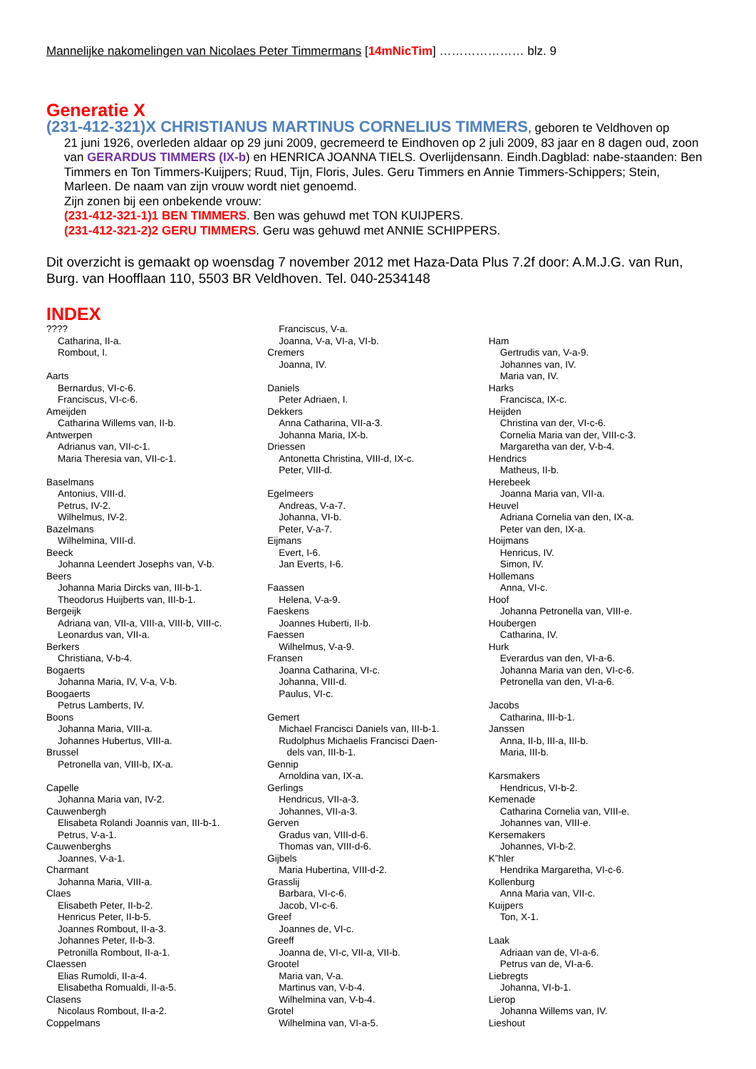Mannelijke nakomelingen van Nicolaes Peter Timmermans [14mNicTim] ………………… blz. 9
Generatie X
(231-412-321)X CHRISTIANUS MARTINUS CORNELIUS TIMMERS, geboren te Veldhoven op
21 juni 1926, overleden aldaar op 29 juni 2009, gecremeerd te Eindhoven op 2 juli 2009, 83 jaar en 8 dagen oud, zoon van GERARDUS TIMMERS (IX-b) en HENRICA JOANNA TIELS. Overlijdensann. Eindh.Dagblad: nabe-staanden: Ben Timmers en Ton Timmers-Kuijpers; Ruud, Tijn, Floris, Jules. Geru Timmers en Annie Timmers-Schippers; Stein, Marleen. De naam van zijn vrouw wordt niet genoemd.
Zijn zonen bij een onbekende vrouw:
(231-412-321-1)1 BEN TIMMERS. Ben was gehuwd met TON KUIJPERS.
(231-412-321-2)2 GERU TIMMERS. Geru was gehuwd met ANNIE SCHIPPERS.
Dit overzicht is gemaakt op woensdag 7 november 2012 met Haza-Data Plus 7.2f door: A.M.J.G. van Run, Burg. van Hoofflaan 110, 5503 BR Veldhoven. Tel. 040-2534148
INDEX
????
Catharina, II-a.
Rombout, I.
Aarts
Bernardus, VI-c-6.
Franciscus, VI-c-6.
Ameijden
Catharina Willems van, II-b.
Antwerpen
Adrianus van, VII-c-1.
Maria Theresia van, VII-c-1.
Baselmans
Antonius, VIII-d.
Petrus, IV-2.
Wilhelmus, IV-2.
Bazelmans
Wilhelmina, VIII-d.
Beeck
Johanna Leendert Josephs van, V-b.
Beers
Johanna Maria Dircks van, III-b-1.
Theodorus Huijberts van, III-b-1.
Bergeijk
Adriana van, VII-a, VIII-a, VIII-b, VIII-c.
Leonardus van, VII-a.
Berkers
Christiana, V-b-4.
Bogaerts
Johanna Maria, IV, V-a, V-b.
Boogaerts
Petrus Lamberts, IV.
Boons
Johanna Maria, VIII-a.
Johannes Hubertus, VIII-a.
Brussel
Petronella van, VIII-b, IX-a.
Capelle
Johanna Maria van, IV-2.
Cauwenbergh
Elisabeta Rolandi Joannis van, III-b-1.
Petrus, V-a-1.
Cauwenberghs
Joannes, V-a-1.
Charmant
Johanna Maria, VIII-a.
Claes
Elisabeth Peter, II-b-2.
Henricus Peter, II-b-5.
Joannes Rombout, II-a-3.
Johannes Peter, II-b-3.
Petronilla Rombout, II-a-1.
Claessen
Elias Rumoldi, II-a-4.
Elisabetha Romualdi, II-a-5.
Clasens
Nicolaus Rombout, II-a-2.
Coppelmans
Franciscus, V-a.
Joanna, V-a, VI-a, VI-b.
Cremers
Joanna, IV.
Daniels
Peter Adriaen, I.
Dekkers
Anna Catharina, VII-a-3.
Johanna Maria, IX-b.
Driessen
Antonetta Christina, VIII-d, IX-c.
Peter, VIII-d.
Egelmeers
Andreas, V-a-7.
Johanna, VI-b.
Peter, V-a-7.
Eijmans
Evert, I-6.
Jan Everts, I-6.
Faassen
Helena, V-a-9.
Faeskens
Joannes Huberti, II-b.
Faessen
Wilhelmus, V-a-9.
Fransen
Joanna Catharina, VI-c.
Johanna, VIII-d.
Paulus, VI-c.
Gemert
Michael Francisci Daniels van, III-b-1.
Rudolphus Michaelis Francisci Daen-
dels van, III-b-1.
Gennip
Arnoldina van, IX-a.
Gerlings
Hendricus, VII-a-3.
Johannes, VII-a-3.
Gerven
Gradus van, VIII-d-6.
Thomas van, VIII-d-6.
Gijbels
Maria Hubertina, VIII-d-2.
Grasslij
Barbara, VI-c-6.
Jacob, VI-c-6.
Greef
Joannes de, VI-c.
Greeff
Joanna de, VI-c, VII-a, VII-b.
Grootel
Maria van, V-a.
Martinus van, V-b-4.
Wilhelmina van, V-b-4.
Grotel
Wilhelmina van, VI-a-5.
Ham
Gertrudis van, V-a-9.
Johannes van, IV.
Maria van, IV.
Harks
Francisca, IX-c.
Heijden
Christina van der, VI-c-6.
Cornelia Maria van der, VIII-c-3.
Margaretha van der, V-b-4.
Hendrics
Matheus, II-b.
Herebeek
Joanna Maria van, VII-a.
Heuvel
Adriana Cornelia van den, IX-a.
Peter van den, IX-a.
Hoijmans
Henricus, IV.
Simon, IV.
Hollemans
Anna, VI-c.
Hoof
Johanna Petronella van, VIII-e.
Houbergen
Catharina, IV.
Hurk
Everardus van den, VI-a-6.
Johanna Maria van den, VI-c-6.
Petronella van den, VI-a-6.
Jacobs
Catharina, III-b-1.
Janssen
Anna, II-b, III-a, III-b.
Maria, III-b.
Karsmakers
Hendricus, VI-b-2.
Kemenade
Catharina Cornelia van, VIII-e.
Johannes van, VIII-e.
Kersemakers
Johannes, VI-b-2.
K”hler
Hendrika Margaretha, VI-c-6.
Kollenburg
Anna Maria van, VII-c.
Kuijpers
Ton, X-1.
Laak
Adriaan van de, VI-a-6.
Petrus van de, VI-a-6.
Liebregts
Johanna, VI-b-1.
Lierop
Johanna Willems van, IV.
Lieshout